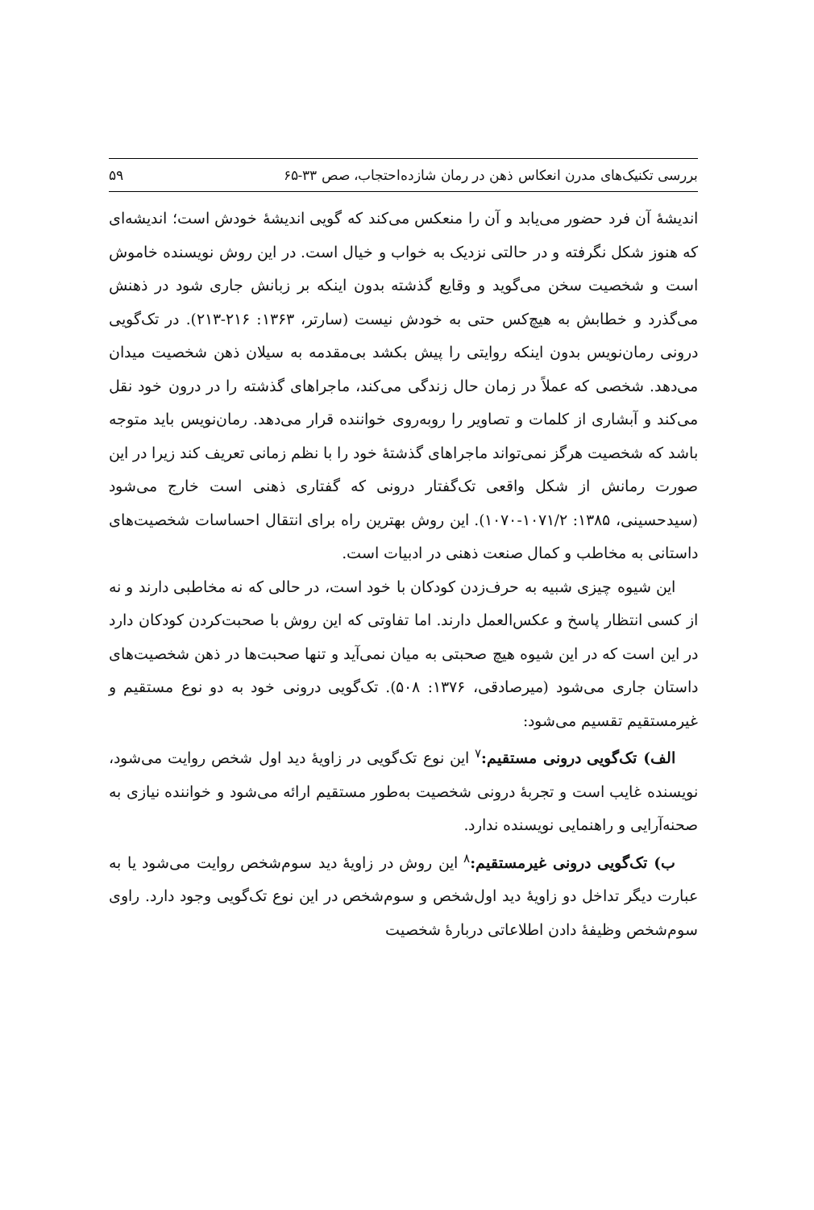بررسی تکنیک‌های مدرن انعکاس ذهن در رمان شازده‌احتجاب، صص ۳۳-۶۵ ۵۹
اندیشهٔ آن فرد حضور می‌یابد و آن را منعکس می‌کند که گویی اندیشهٔ خودش است؛ اندیشه‌ای که هنوز شکل نگرفته و در حالتی نزدیک به خواب و خیال است. در این روش نویسنده خاموش است و شخصیت سخن می‌گوید و وقایع گذشته بدون اینکه بر زبانش جاری شود در ذهنش می‌گذرد و خطابش به هیچ‌کس حتی به خودش نیست (سارتر، ۱۳۶۳: ۲۱۶-۲۱۳). در تک‌گویی درونی رمان‌نویس بدون اینکه روایتی را پیش بکشد بی‌مقدمه به سیلان ذهن شخصیت میدان می‌دهد. شخصی که عملاً در زمان حال زندگی می‌کند، ماجراهای گذشته را در درون خود نقل می‌کند و آبشاری از کلمات و تصاویر را روبه‌روی خواننده قرار می‌دهد. رمان‌نویس باید متوجه باشد که شخصیت هرگز نمی‌تواند ماجراهای گذشتهٔ خود را با نظم زمانی تعریف کند زیرا در این صورت رمانش از شکل واقعی تک‌گفتار درونی که گفتاری ذهنی است خارج می‌شود (سیدحسینی، ۱۳۸۵: ۱۰۷۱/۲-۱۰۷۰). این روش بهترین راه برای انتقال احساسات شخصیت‌های داستانی به مخاطب و کمال صنعت ذهنی در ادبیات است.
این شیوه چیزی شبیه به حرف‌زدن کودکان با خود است، در حالی که نه مخاطبی دارند و نه از کسی انتظار پاسخ و عکس‌العمل دارند. اما تفاوتی که این روش با صحبت‌کردن کودکان دارد در این است که در این شیوه هیچ صحبتی به میان نمی‌آید و تنها صحبت‌ها در ذهن شخصیت‌های داستان جاری می‌شود (میرصادقی، ۱۳۷۶: ۵۰۸). تک‌گویی درونی خود به دو نوع مستقیم و غیرمستقیم تقسیم می‌شود:
الف) تک‌گویی درونی مستقیم:<sup>۷</sup> این نوع تک‌گویی در زاویهٔ دید اول شخص روایت می‌شود، نویسنده غایب است و تجربهٔ درونی شخصیت به‌طور مستقیم ارائه می‌شود و خواننده نیازی به صحنه‌آرایی و راهنمایی نویسنده ندارد.
ب) تک‌گویی درونی غیرمستقیم:<sup>۸</sup> این روش در زاویهٔ دید سوم‌شخص روایت می‌شود یا به عبارت دیگر تداخل دو زاویهٔ دید اول‌شخص و سوم‌شخص در این نوع تک‌گویی وجود دارد. راوی سوم‌شخص وظیفهٔ دادن اطلاعاتی دربارهٔ شخصیت